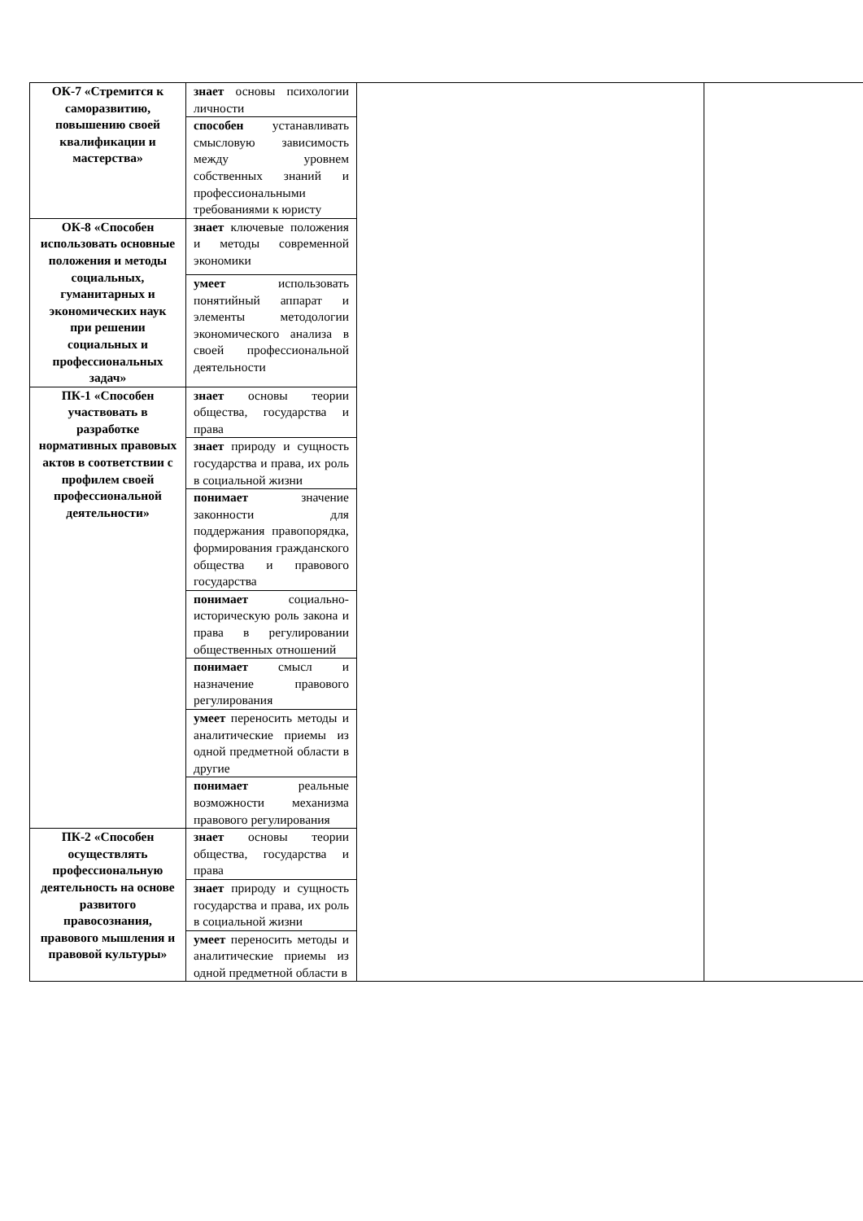| ОК-7 «Стремится к саморазвитию, повышению своей квалификации и мастерства» | знает основы психологии личности | | |
| | способен устанавливать смысловую зависимость между уровнем собственных знаний и профессиональными требованиями к юристу | | |
| ОК-8 «Способен использовать основные положения и методы социальных, гуманитарных и экономических наук при решении социальных и профессиональных задач» | знает ключевые положения и методы современной экономики | | |
| | умеет использовать понятийный аппарат и элементы методологии экономического анализа в своей профессиональной деятельности | | |
| ПК-1 «Способен участвовать в разработке нормативных правовых актов в соответствии с профилем своей профессиональной деятельности» | знает основы теории общества, государства и права | | |
| | знает природу и сущность государства и права, их роль в социальной жизни | | |
| | понимает значение законности для поддержания правопорядка, формирования гражданского общества и правового государства | | |
| | понимает социально-историческую роль закона и права в регулировании общественных отношений | | |
| | понимает смысл и назначение правового регулирования | | |
| | умеет переносить методы и аналитические приемы из одной предметной области в другие | | |
| | понимает реальные возможности механизма правового регулирования | | |
| ПК-2 «Способен осуществлять профессиональную деятельность на основе развитого правосознания, правового мышления и правовой культуры» | знает основы теории общества, государства и права | | |
| | знает природу и сущность государства и права, их роль в социальной жизни | | |
| | умеет переносить методы и аналитические приемы из одной предметной области в | | |